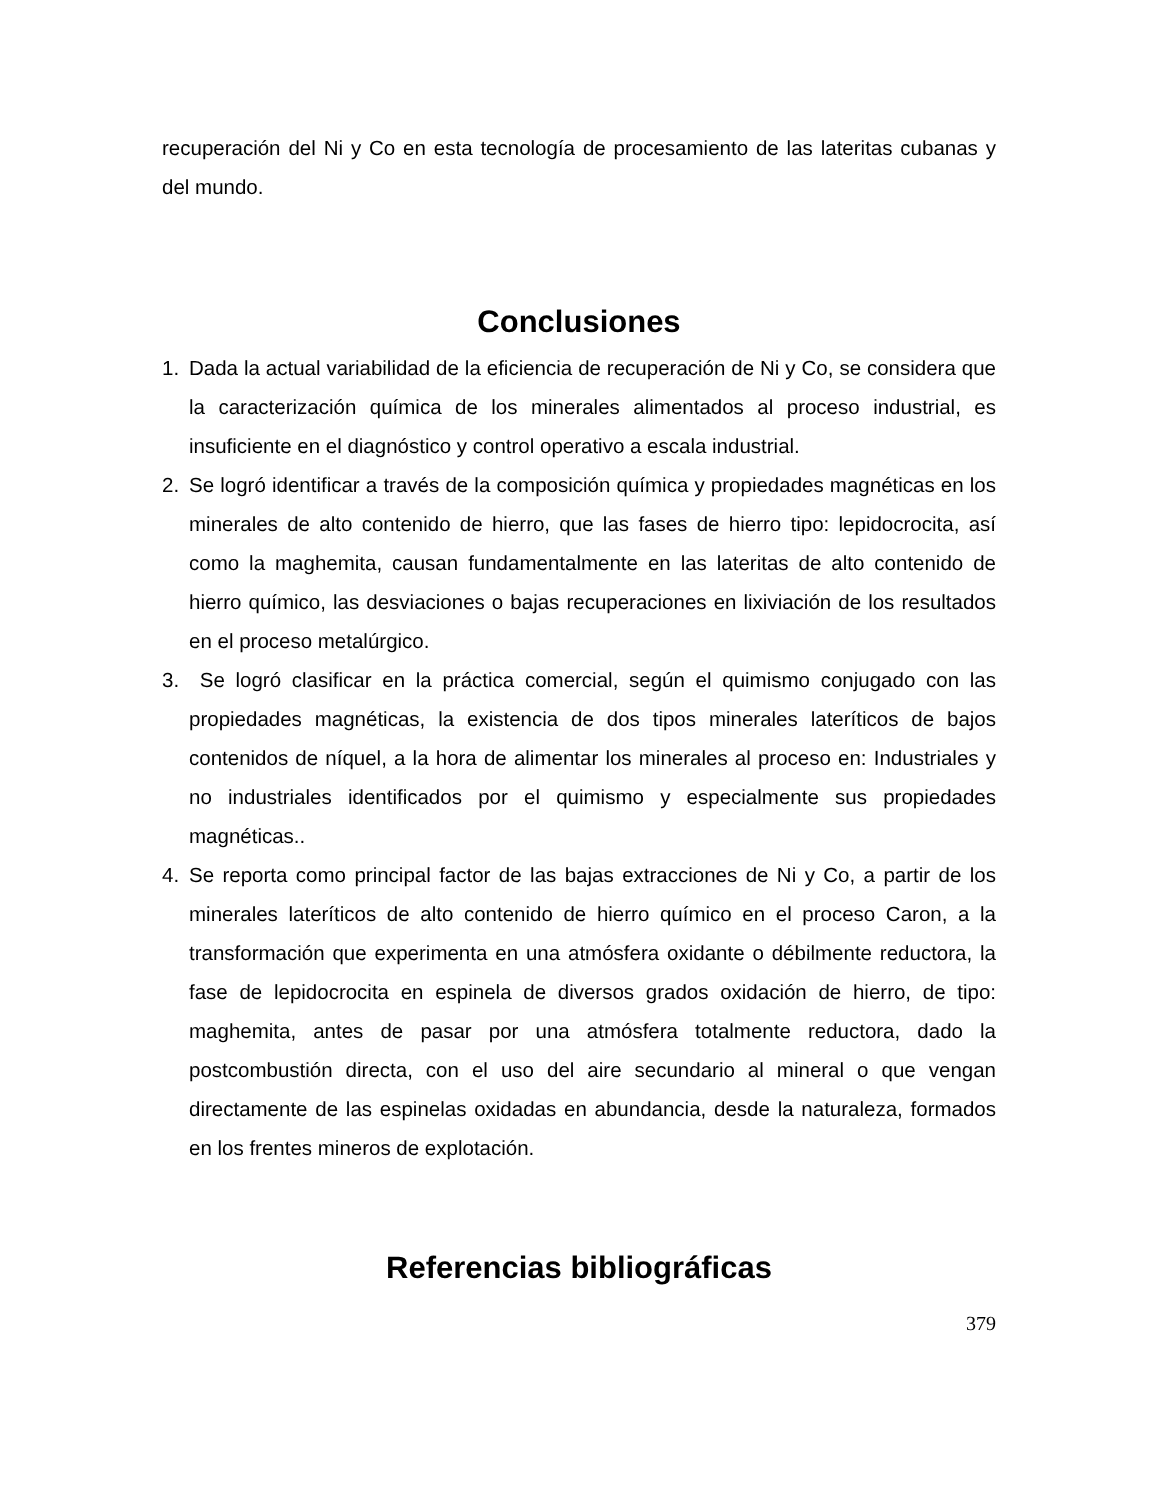recuperación del Ni y Co en esta tecnología de procesamiento de las lateritas cubanas y del mundo.
Conclusiones
1. Dada la actual variabilidad de la eficiencia de recuperación de Ni y Co, se considera que la caracterización química de los minerales alimentados al proceso industrial, es insuficiente en el diagnóstico y control operativo a escala industrial.
2. Se logró identificar a través de la composición química y propiedades magnéticas en los minerales de alto contenido de hierro, que las fases de hierro tipo: lepidocrocita, así como la maghemita, causan fundamentalmente en las lateritas de alto contenido de hierro químico, las desviaciones o bajas recuperaciones en lixiviación de los resultados en el proceso metalúrgico.
3. Se logró clasificar en la práctica comercial, según el quimismo conjugado con las propiedades magnéticas, la existencia de dos tipos minerales lateríticos de bajos contenidos de níquel, a la hora de alimentar los minerales al proceso en: Industriales y no industriales identificados por el quimismo y especialmente sus propiedades magnéticas..
4. Se reporta como principal factor de las bajas extracciones de Ni y Co, a partir de los minerales lateríticos de alto contenido de hierro químico en el proceso Caron, a la transformación que experimenta en una atmósfera oxidante o débilmente reductora, la fase de lepidocrocita en espinela de diversos grados oxidación de hierro, de tipo: maghemita, antes de pasar por una atmósfera totalmente reductora, dado la postcombustión directa, con el uso del aire secundario al mineral o que vengan directamente de las espinelas oxidadas en abundancia, desde la naturaleza, formados en los frentes mineros de explotación.
Referencias bibliográficas
379